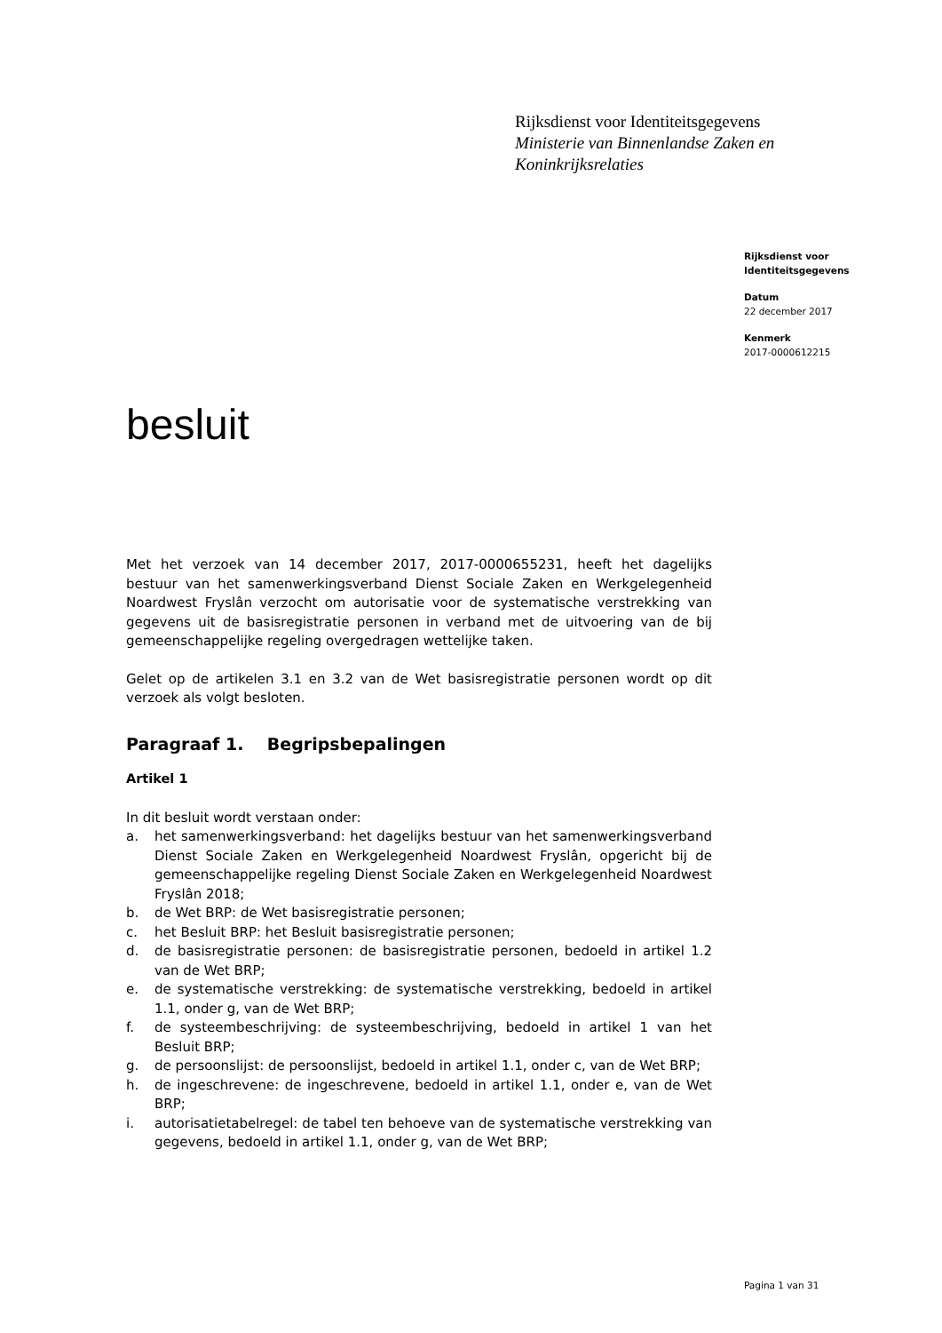Rijksdienst voor Identiteitsgegevens
Ministerie van Binnenlandse Zaken en
Koninkrijksrelaties
Rijksdienst voor
Identiteitsgegevens
Datum
22 december 2017
Kenmerk
2017-0000612215
besluit
Met het verzoek van 14 december 2017, 2017-0000655231, heeft het dagelijks bestuur van het samenwerkingsverband Dienst Sociale Zaken en Werkgelegenheid Noardwest Fryslân verzocht om autorisatie voor de systematische verstrekking van gegevens uit de basisregistratie personen in verband met de uitvoering van de bij gemeenschappelijke regeling overgedragen wettelijke taken.
Gelet op de artikelen 3.1 en 3.2 van de Wet basisregistratie personen wordt op dit verzoek als volgt besloten.
Paragraaf 1. Begripsbepalingen
Artikel 1
In dit besluit wordt verstaan onder:
a. het samenwerkingsverband: het dagelijks bestuur van het samenwerkingsverband Dienst Sociale Zaken en Werkgelegenheid Noardwest Fryslân, opgericht bij de gemeenschappelijke regeling Dienst Sociale Zaken en Werkgelegenheid Noardwest Fryslân 2018;
b. de Wet BRP: de Wet basisregistratie personen;
c. het Besluit BRP: het Besluit basisregistratie personen;
d. de basisregistratie personen: de basisregistratie personen, bedoeld in artikel 1.2 van de Wet BRP;
e. de systematische verstrekking: de systematische verstrekking, bedoeld in artikel 1.1, onder g, van de Wet BRP;
f. de systeembeschrijving: de systeembeschrijving, bedoeld in artikel 1 van het Besluit BRP;
g. de persoonslijst: de persoonslijst, bedoeld in artikel 1.1, onder c, van de Wet BRP;
h. de ingeschrevene: de ingeschrevene, bedoeld in artikel 1.1, onder e, van de Wet BRP;
i. autorisatietabelregel: de tabel ten behoeve van de systematische verstrekking van gegevens, bedoeld in artikel 1.1, onder g, van de Wet BRP;
Pagina 1 van 31